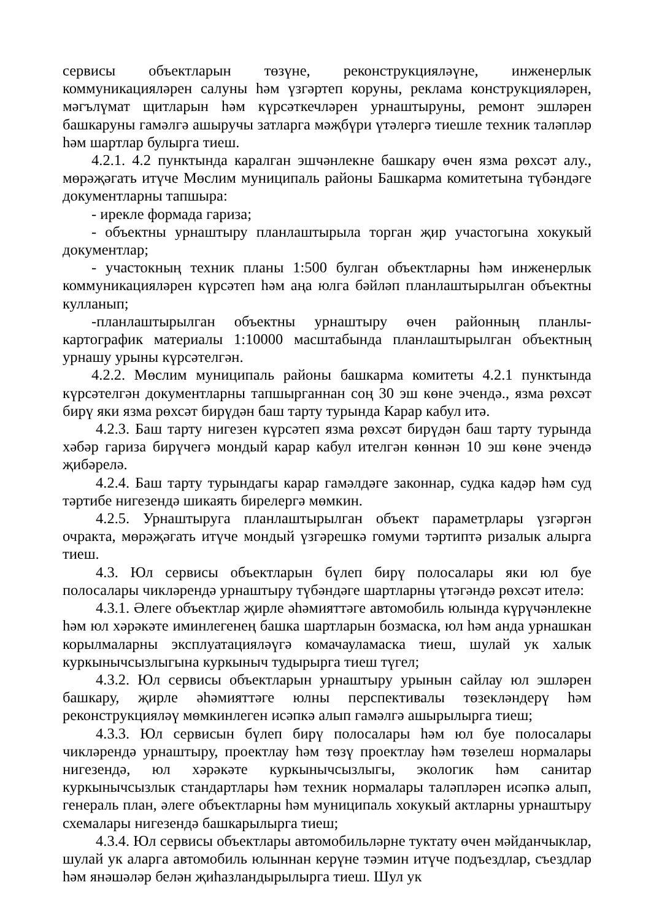сервисы объектларын төзүне, реконструкцияләүне, инженерлык коммуникацияләрен салуны һәм үзгәртеп коруны, реклама конструкцияләрен, мәгълүмат щитларын һәм күрсәткечләрен урнаштыруны, ремонт эшләрен башкаруны гамәлгә ашыручы затларга мәҗбүри үтәлергә тиешле техник таләпләр һәм шартлар булырга тиеш.
4.2.1. 4.2 пунктында каралган эшчәнлекне башкару өчен язма рөхсәт алу., мөрәҗәгать итүче Мөслим муниципаль районы Башкарма комитетына түбәндәге документларны тапшыра:
- ирекле формада гариза;
- объектны урнаштыру планлаштырыла торган җир участогына хокукый документлар;
- участокның техник планы 1:500 булган объектларны һәм инженерлык коммуникацияләрен күрсәтеп һәм аңа юлга бәйләп планлаштырылган объектны кулланып;
-планлаштырылган объектны урнаштыру өчен районның планлы-картографик материалы 1:10000 масштабында планлаштырылган объектның урнашу урыны күрсәтелгән.
4.2.2. Мөслим муниципаль районы башкарма комитеты 4.2.1 пунктында күрсәтелгән документларны тапшырганнан соң 30 эш көне эчендә., язма рөхсәт бирү яки язма рөхсәт бирүдән баш тарту турында Карар кабул итә.
4.2.3. Баш тарту нигезен күрсәтеп язма рөхсәт бирүдән баш тарту турында хәбәр гариза бирүчегә мондый карар кабул ителгән көннән 10 эш көне эчендә җибәрелә.
4.2.4. Баш тарту турындагы карар гамәлдәге законнар, судка кадәр һәм суд тәртибе нигезендә шикаять бирелергә мөмкин.
4.2.5. Урнаштыруга планлаштырылган объект параметрлары үзгәргән очракта, мөрәҗәгать итүче мондый үзгәрешкә гомуми тәртиптә ризалык алырга тиеш.
4.3. Юл сервисы объектларын бүлеп бирү полосалары яки юл буе полосалары чикләрендә урнаштыру түбәндәге шартларны үтәгәндә рөхсәт ителә:
4.3.1. Әлеге объектлар җирле әһәмияттәге автомобиль юлында күрүчәнлекне һәм юл хәрәкәте иминлегенең башка шартларын бозмаска, юл һәм анда урнашкан корылмаларны эксплуатацияләүгә комачауламаска тиеш, шулай ук халык куркынычсызлыгына куркыныч тудырырга тиеш түгел;
4.3.2. Юл сервисы объектларын урнаштыру урынын сайлау юл эшләрен башкару, җирле әһәмияттәге юлны перспективалы төзекләндерү һәм реконструкцияләү мөмкинлеген исәпкә алып гамәлгә ашырылырга тиеш;
4.3.3. Юл сервисын бүлеп бирү полосалары һәм юл буе полосалары чикләрендә урнаштыру, проектлау һәм төзү проектлау һәм төзелеш нормалары нигезендә, юл хәрәкәте куркынычсызлыгы, экологик һәм санитар куркынычсызлык стандартлары һәм техник нормалары таләпләрен исәпкә алып, генераль план, әлеге объектларны һәм муниципаль хокукый актларны урнаштыру схемалары нигезендә башкарылырга тиеш;
4.3.4. Юл сервисы объектлары автомобильләрне туктату өчен мәйданчыклар, шулай ук аларга автомобиль юлыннан керүне тәэмин итүче подъездлар, съездлар һәм янәшәләр белән җиһазландырылырга тиеш. Шул ук